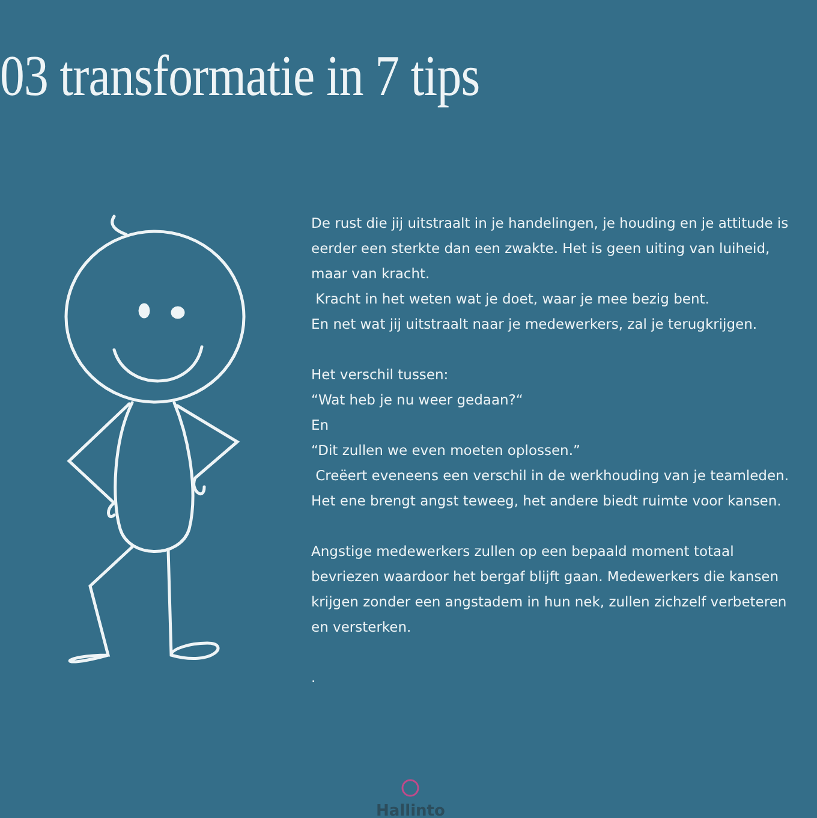03 transformatie in 7 tips
De rust die jij uitstraalt in je handelingen, je houding en je attitude is eerder een sterkte dan een zwakte. Het is geen uiting van luiheid, maar van kracht.
Kracht in het weten wat je doet, waar je mee bezig bent.
En net wat jij uitstraalt naar je medewerkers, zal je terugkrijgen.
Het verschil tussen:
“Wat heb je nu weer gedaan?“
En
“Dit zullen we even moeten oplossen.”
Creëert eveneens een verschil in de werkhouding van je teamleden. Het ene brengt angst teweeg, het andere biedt ruimte voor kansen.
Angstige medewerkers zullen op een bepaald moment totaal bevriezen waardoor het bergaf blijft gaan. Medewerkers die kansen krijgen zonder een angstadem in hun nek, zullen zichzelf verbeteren en versterken.
.
Hallinto